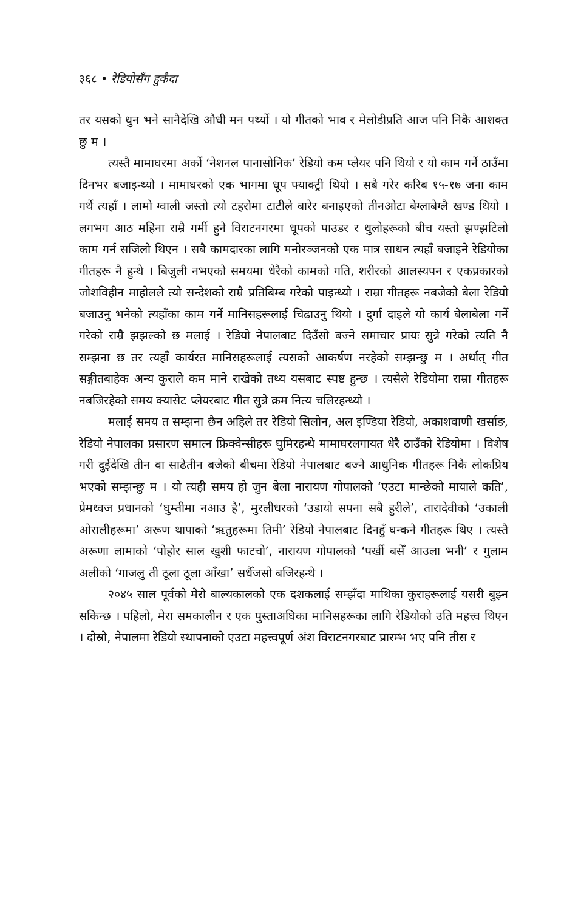३६८ • रेडियोसँग हुर्कँदा
तर यसको धुन भने सानैदेखि औधी मन पर्थ्यो । यो गीतको भाव र मेलोडीप्रति आज पनि निकै आशक्त छु म ।
त्यस्तै मामाघरमा अर्को ‘नेशनल पानासोनिक’ रेडियो कम प्लेयर पनि थियो र यो काम गर्ने ठाउँमा दिनभर बजाइन्थ्यो । मामाघरको एक भागमा धूप फ्याक्ट्री थियो । सबै गरेर करिब १५-१७ जना काम गर्थे त्यहाँ । लामो ग्वाली जस्तो त्यो टहरोमा टाटीले बारेर बनाइएको तीनओटा बेग्लाबेग्लै खण्ड थियो । लगभग आठ महिना राम्रै गर्मी हुने विराटनगरमा धूपको पाउडर र धुलोहरूको बीच यस्तो झण्झटिलो काम गर्न सजिलो थिएन । सबै कामदारका लागि मनोरञ्जनको एक मात्र साधन त्यहाँ बजाइने रेडियोका गीतहरू नै हुन्थे । बिजुली नभएको समयमा धेरैको कामको गति, शरीरको आलस्यपन र एकप्रकारको जोशविहीन माहोलले त्यो सन्देशको राम्रै प्रतिबिम्ब गरेको पाइन्थ्यो । राम्रा गीतहरू नबजेको बेला रेडियो बजाउनु भनेको त्यहाँका काम गर्ने मानिसहरूलाई चिढाउनु थियो । दुर्गा दाइले यो कार्य बेलाबेला गर्ने गरेको राम्रै झझल्को छ मलाई । रेडियो नेपालबाट दिउँसो बज्ने समाचार प्रायः सुन्ने गरेको त्यति नै सम्झना छ तर त्यहाँ कार्यरत मानिसहरूलाई त्यसको आकर्षण नरहेको सम्झन्छु म । अर्थात् गीत सङ्गीतबाहेक अन्य कुराले कम माने राखेको तथ्य यसबाट स्पष्ट हुन्छ । त्यसैले रेडियोमा राम्रा गीतहरू नबजिरहेको समय क्यासेट प्लेयरबाट गीत सुन्ने क्रम नित्य चलिरहन्थ्यो ।
मलाई समय त सम्झना छैन अहिले तर रेडियो सिलोन, अल इण्डिया रेडियो, अकाशवाणी खर्साङ, रेडियो नेपालका प्रसारण समात्न फ्रिक्वेन्सीहरू घुमिरहन्थे मामाघरलगायत धेरै ठाउँको रेडियोमा । विशेष गरी दुईदेखि तीन वा साढेतीन बजेको बीचमा रेडियो नेपालबाट बज्ने आधुनिक गीतहरू निकै लोकप्रिय भएको सम्झन्छु म । यो त्यही समय हो जुन बेला नारायण गोपालको ‘एउटा मान्छेको मायाले कति’, प्रेमध्वज प्रधानको ‘घुम्तीमा नआउ है’, मुरलीधरको ‘उडायो सपना सबै हुरीले’, तारादेवीको ‘उकाली ओरालीहरूमा’ अरूण थापाको ‘ऋतुहरूमा तिमी’ रेडियो नेपालबाट दिनहुँ घन्कने गीतहरू थिए । त्यस्तै अरूणा लामाको ‘पोहोर साल खुशी फाटचो’, नारायण गोपालको ‘पर्खी बसेँ आउला भनी’ र गुलाम अलीको ‘गाजलु ती ठूला ठूला आँखा’ सधैँजसो बजिरहन्थे ।
२०४५ साल पूर्वको मेरो बाल्यकालको एक दशकलाई सम्झँदा माथिका कुराहरूलाई यसरी बुझ्न सकिन्छ । पहिलो, मेरा समकालीन र एक पुस्ताअघिका मानिसहरूका लागि रेडियोको उति महत्त्व थिएन । दोस्रो, नेपालमा रेडियो स्थापनाको एउटा महत्त्वपूर्ण अंश विराटनगरबाट प्रारम्भ भए पनि तीस र